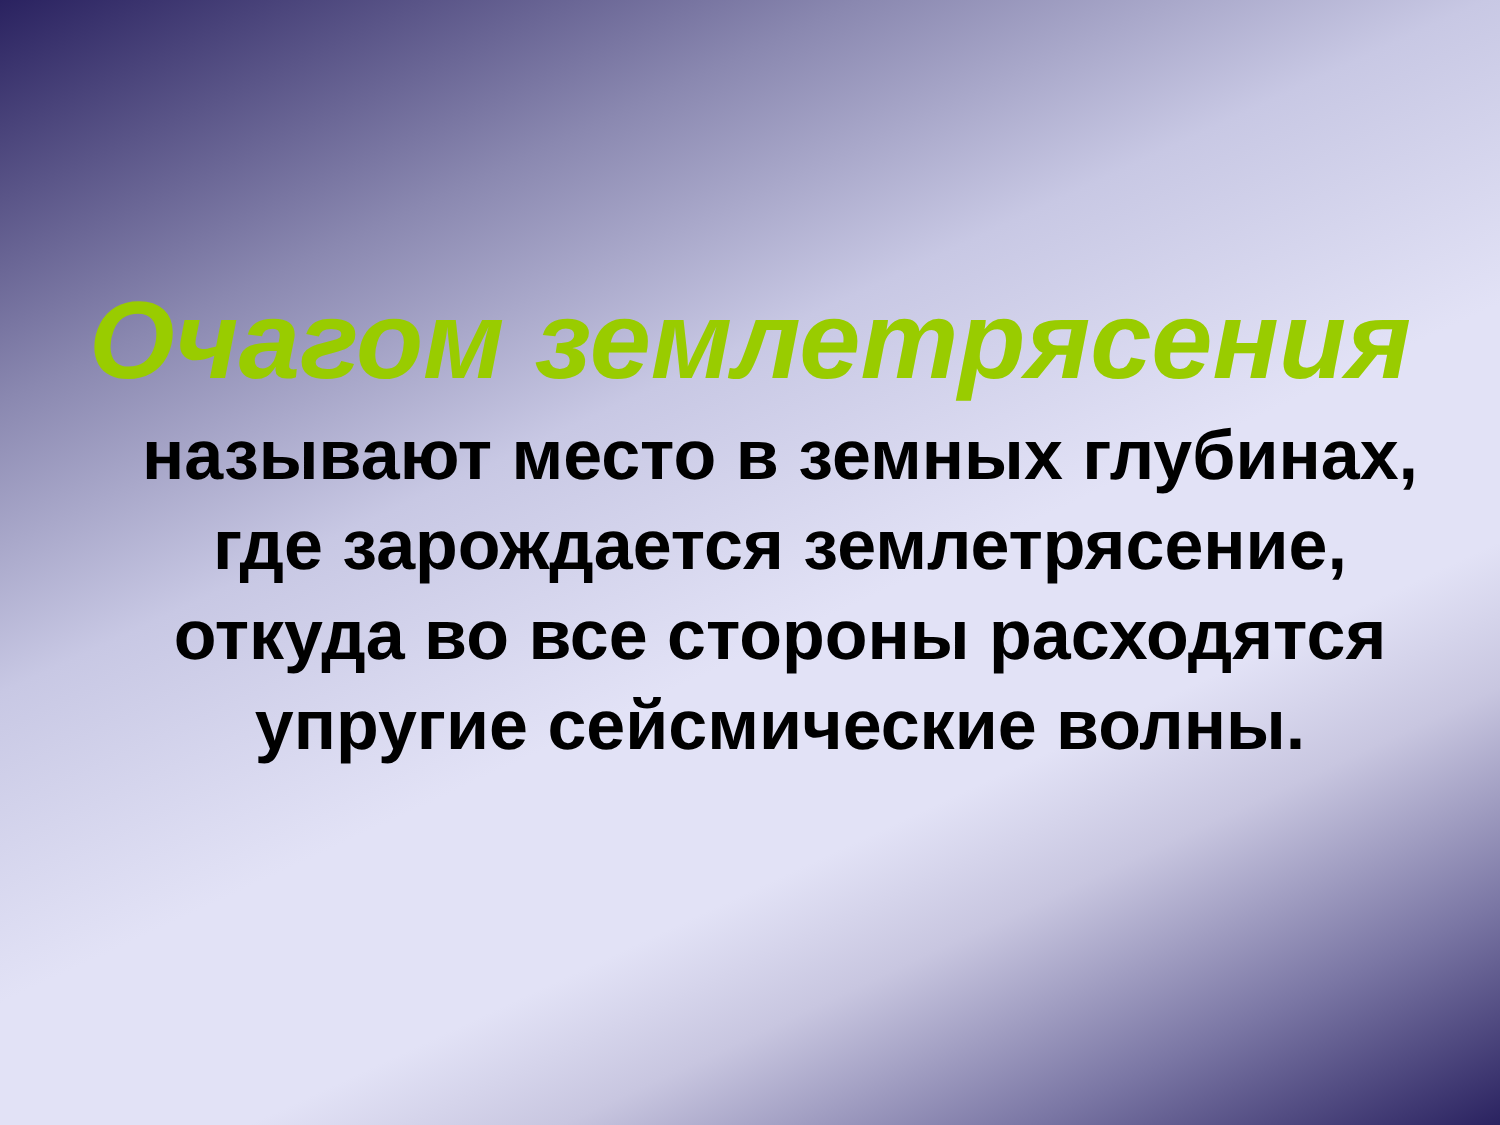Очагом землетрясения
называют место в земных глубинах,
где зарождается землетрясение,
откуда во все стороны расходятся
упругие сейсмические волны.